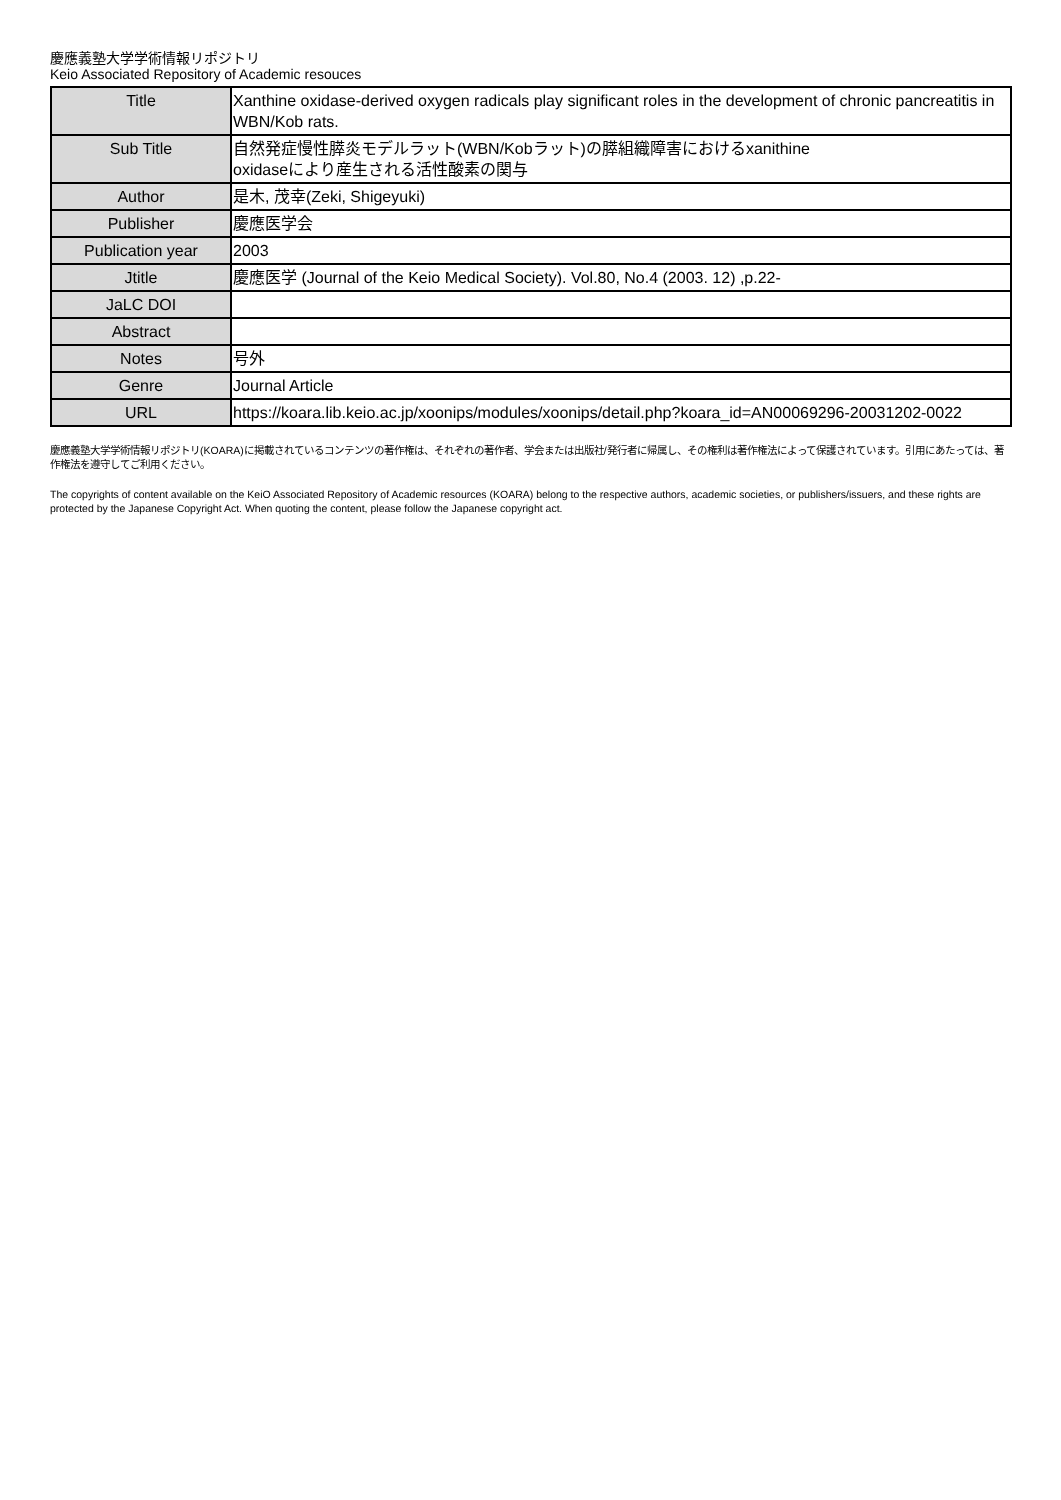慶應義塾大学学術情報リポジトリ
Keio Associated Repository of Academic resouces
| Title | Xanthine oxidase-derived oxygen radicals play significant roles in the development of chronic pancreatitis in WBN/Kob rats. |
| Sub Title | 自然発症慢性膵炎モデルラット(WBN/Kobラット)の膵組織障害におけるxanithine oxidaseにより産生される活性酸素の関与 |
| Author | 是木, 茂幸(Zeki, Shigeyuki) |
| Publisher | 慶應医学会 |
| Publication year | 2003 |
| Jtitle | 慶應医学 (Journal of the Keio Medical Society). Vol.80, No.4 (2003. 12) ,p.22- |
| JaLC DOI | |
| Abstract | |
| Notes | 号外 |
| Genre | Journal Article |
| URL | https://koara.lib.keio.ac.jp/xoonips/modules/xoonips/detail.php?koara_id=AN00069296-20031202-0022 |
慶應義塾大学学術情報リポジトリ(KOARA)に掲載されているコンテンツの著作権は、それぞれの著作者、学会または出版社/発行者に帰属し、その権利は著作権法によって保護されています。引用にあたっては、著作権法を遵守してご利用ください。
The copyrights of content available on the KeiO Associated Repository of Academic resources (KOARA) belong to the respective authors, academic societies, or publishers/issuers, and these rights are protected by the Japanese Copyright Act. When quoting the content, please follow the Japanese copyright act.